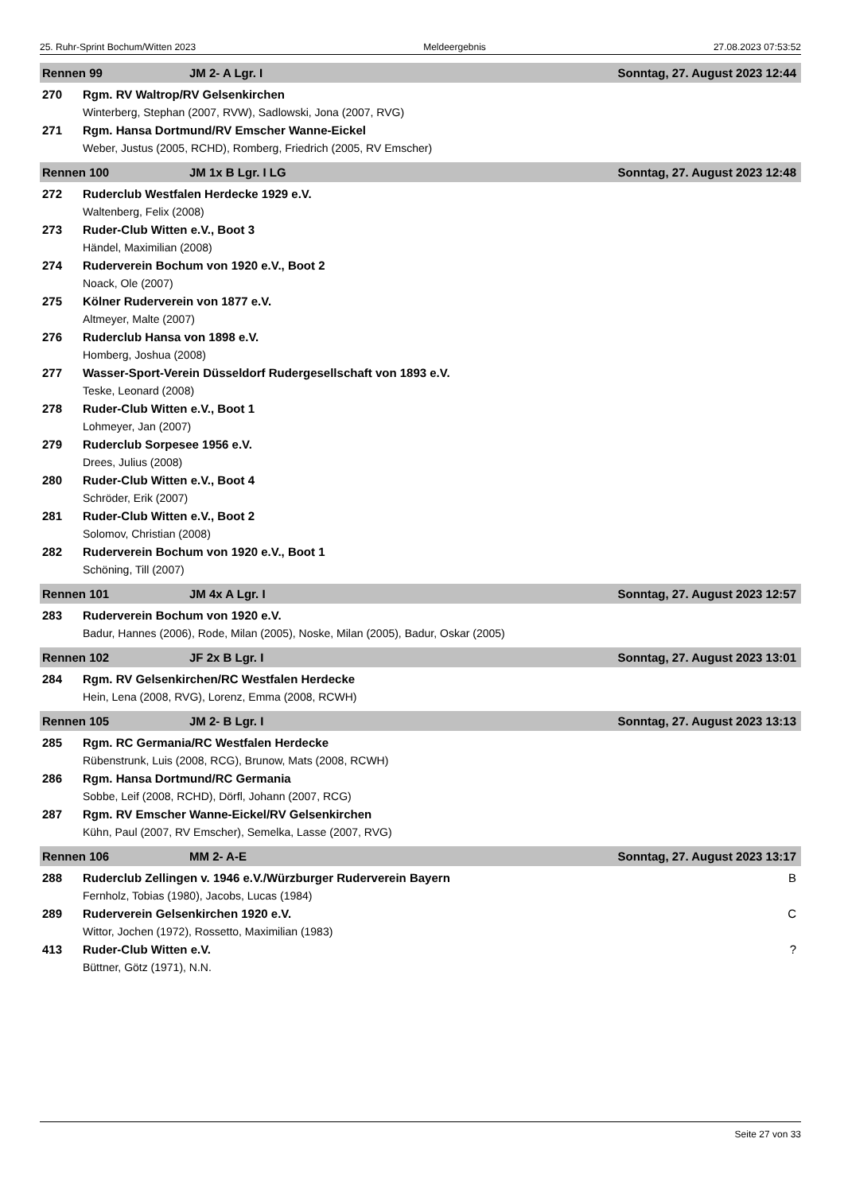25. Ruhr-Sprint Bochum/Witten 2023 Meldeergebnis 27.08.2023 07:53:52
Rennen 99 JM 2- A Lgr. I Sonntag, 27. August 2023 12:44
270 Rgm. RV Waltrop/RV Gelsenkirchen
Winterberg, Stephan (2007, RVW), Sadlowski, Jona (2007, RVG)
271 Rgm. Hansa Dortmund/RV Emscher Wanne-Eickel
Weber, Justus (2005, RCHD), Romberg, Friedrich (2005, RV Emscher)
Rennen 100 JM 1x B Lgr. I LG Sonntag, 27. August 2023 12:48
272 Ruderclub Westfalen Herdecke 1929 e.V.
Waltenberg, Felix (2008)
273 Ruder-Club Witten e.V., Boot 3
Händel, Maximilian (2008)
274 Ruderverein Bochum von 1920 e.V., Boot 2
Noack, Ole (2007)
275 Kölner Ruderverein von 1877 e.V.
Altmeyer, Malte (2007)
276 Ruderclub Hansa von 1898 e.V.
Homberg, Joshua (2008)
277 Wasser-Sport-Verein Düsseldorf Rudergesellschaft von 1893 e.V.
Teske, Leonard (2008)
278 Ruder-Club Witten e.V., Boot 1
Lohmeyer, Jan (2007)
279 Ruderclub Sorpesee 1956 e.V.
Drees, Julius (2008)
280 Ruder-Club Witten e.V., Boot 4
Schröder, Erik (2007)
281 Ruder-Club Witten e.V., Boot 2
Solomov, Christian (2008)
282 Ruderverein Bochum von 1920 e.V., Boot 1
Schöning, Till (2007)
Rennen 101 JM 4x A Lgr. I Sonntag, 27. August 2023 12:57
283 Ruderverein Bochum von 1920 e.V.
Badur, Hannes (2006), Rode, Milan (2005), Noske, Milan (2005), Badur, Oskar (2005)
Rennen 102 JF 2x B Lgr. I Sonntag, 27. August 2023 13:01
284 Rgm. RV Gelsenkirchen/RC Westfalen Herdecke
Hein, Lena (2008, RVG), Lorenz, Emma (2008, RCWH)
Rennen 105 JM 2- B Lgr. I Sonntag, 27. August 2023 13:13
285 Rgm. RC Germania/RC Westfalen Herdecke
Rübenstrunk, Luis (2008, RCG), Brunow, Mats (2008, RCWH)
286 Rgm. Hansa Dortmund/RC Germania
Sobbe, Leif (2008, RCHD), Dörfl, Johann (2007, RCG)
287 Rgm. RV Emscher Wanne-Eickel/RV Gelsenkirchen
Kühn, Paul (2007, RV Emscher), Semelka, Lasse (2007, RVG)
Rennen 106 MM 2- A-E Sonntag, 27. August 2023 13:17
288 Ruderclub Zellingen v. 1946 e.V./Würzburger Ruderverein Bayern B
Fernholz, Tobias (1980), Jacobs, Lucas (1984)
289 Ruderverein Gelsenkirchen 1920 e.V. C
Wittor, Jochen (1972), Rossetto, Maximilian (1983)
413 Ruder-Club Witten e.V.?
Büttner, Götz (1971), N.N.
Seite 27 von 33